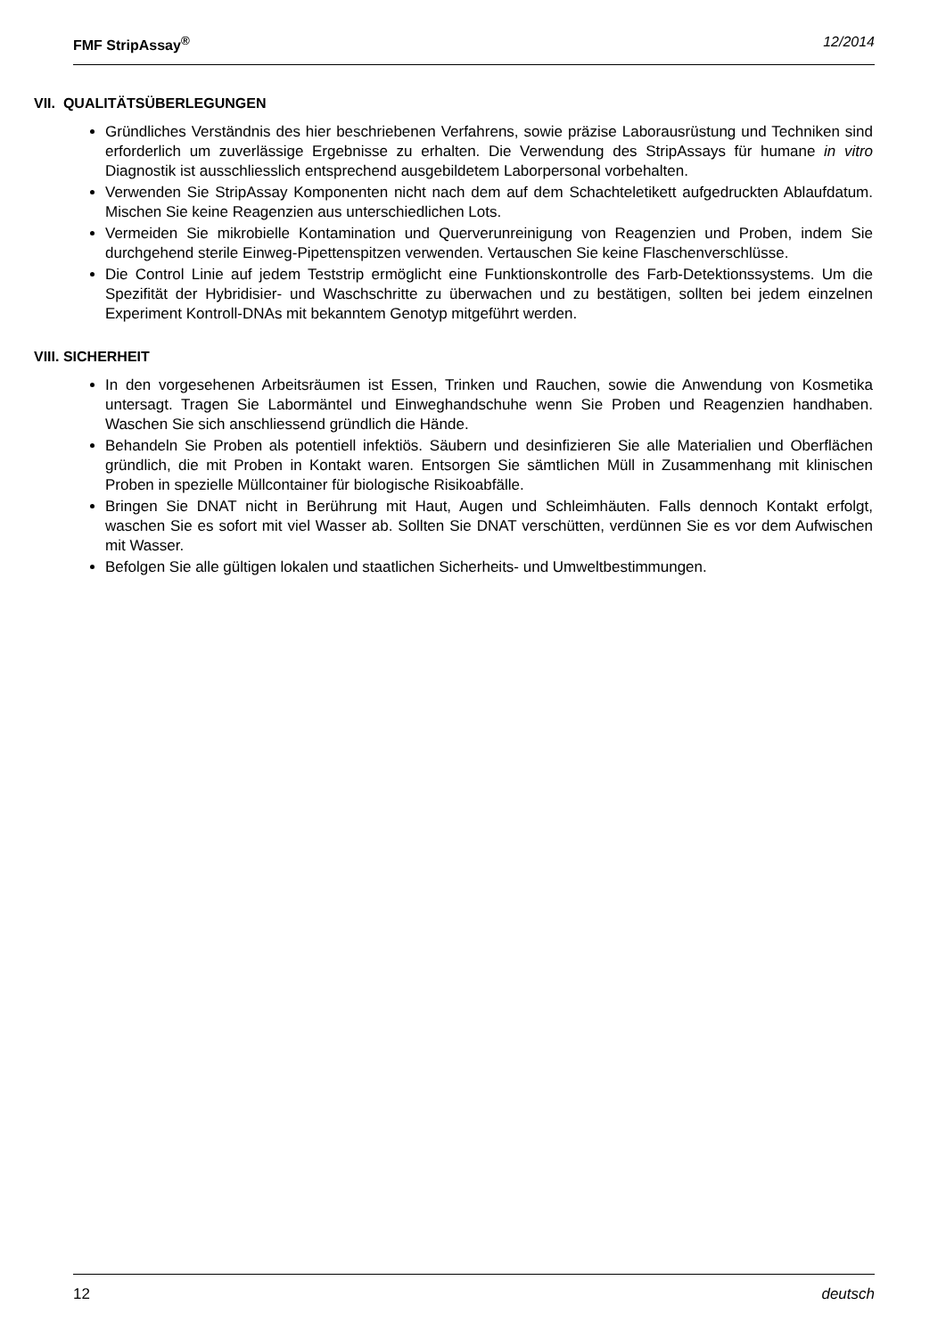FMF StripAssay<sup>®</sup> 12/2014
VII. QUALITÄTSÜBERLEGUNGEN
Gründliches Verständnis des hier beschriebenen Verfahrens, sowie präzise Laborausrüstung und Techniken sind erforderlich um zuverlässige Ergebnisse zu erhalten. Die Verwendung des StripAssays für humane in vitro Diagnostik ist ausschliesslich entsprechend ausgebildetem Laborpersonal vorbehalten.
Verwenden Sie StripAssay Komponenten nicht nach dem auf dem Schachteletikett aufgedruckten Ablaufdatum. Mischen Sie keine Reagenzien aus unterschiedlichen Lots.
Vermeiden Sie mikrobielle Kontamination und Querverunreinigung von Reagenzien und Proben, indem Sie durchgehend sterile Einweg-Pipettenspitzen verwenden. Vertauschen Sie keine Flaschenverschlüsse.
Die Control Linie auf jedem Teststrip ermöglicht eine Funktionskontrolle des Farb-Detektionssystems. Um die Spezifität der Hybridisier- und Waschschritte zu überwachen und zu bestätigen, sollten bei jedem einzelnen Experiment Kontroll-DNAs mit bekanntem Genotyp mitgeführt werden.
VIII. SICHERHEIT
In den vorgesehenen Arbeitsräumen ist Essen, Trinken und Rauchen, sowie die Anwendung von Kosmetika untersagt. Tragen Sie Labormäntel und Einweghandschuhe wenn Sie Proben und Reagenzien handhaben. Waschen Sie sich anschliessend gründlich die Hände.
Behandeln Sie Proben als potentiell infektiös. Säubern und desinfizieren Sie alle Materialien und Oberflächen gründlich, die mit Proben in Kontakt waren. Entsorgen Sie sämtlichen Müll in Zusammenhang mit klinischen Proben in spezielle Müllcontainer für biologische Risikoabfälle.
Bringen Sie DNAT nicht in Berührung mit Haut, Augen und Schleimhäuten. Falls dennoch Kontakt erfolgt, waschen Sie es sofort mit viel Wasser ab. Sollten Sie DNAT verschütten, verdünnen Sie es vor dem Aufwischen mit Wasser.
Befolgen Sie alle gültigen lokalen und staatlichen Sicherheits- und Umweltbestimmungen.
12 deutsch